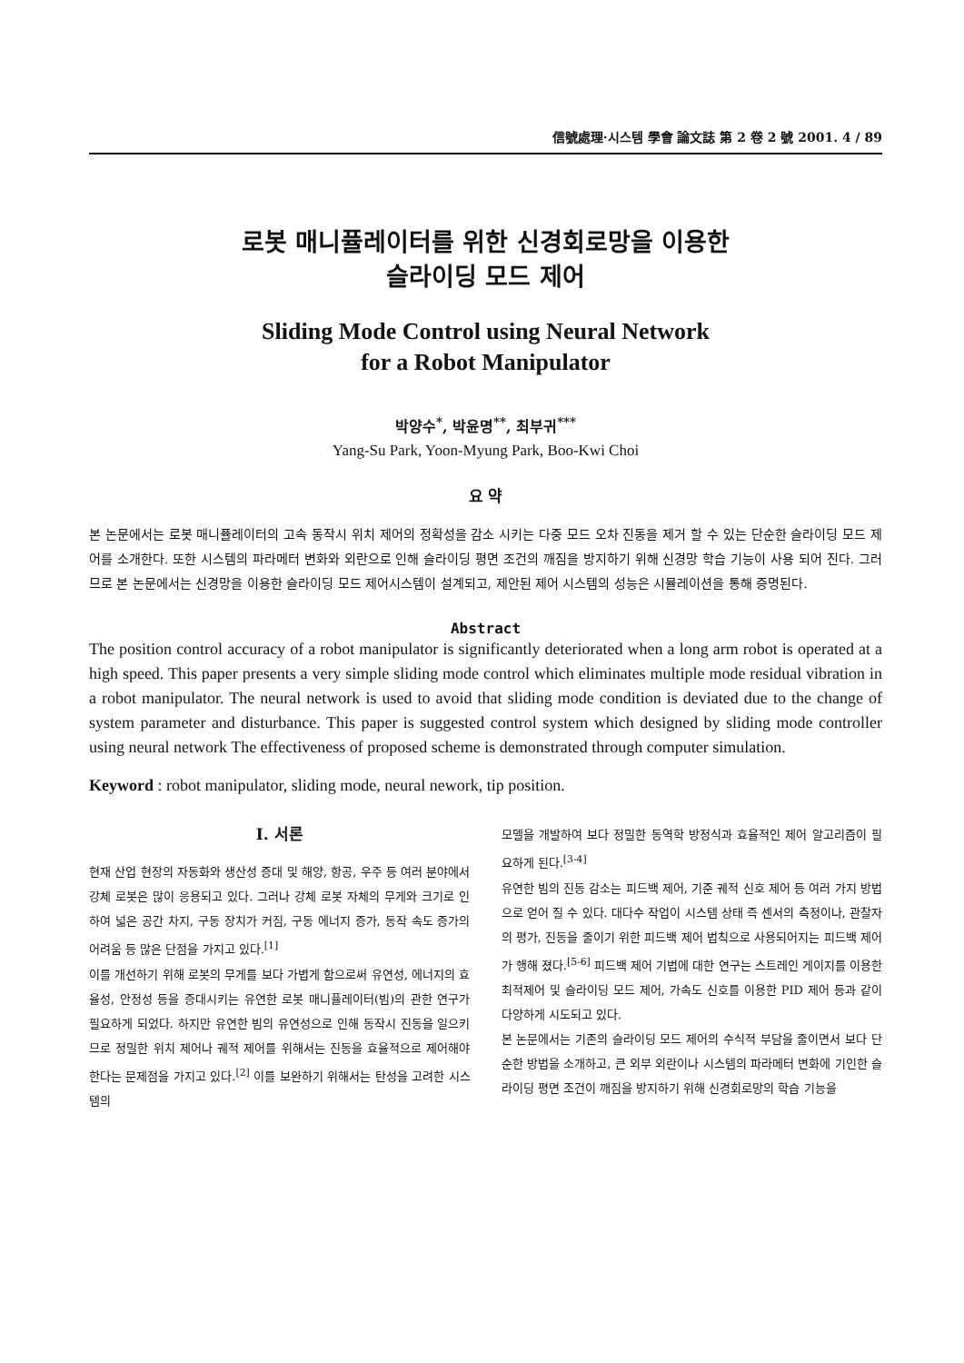信號處理·시스템 學會 論文誌 第 2 卷 2 號 2001. 4 / 89
로봇 매니퓰레이터를 위한 신경회로망을 이용한
슬라이딩 모드 제어
Sliding Mode Control using Neural Network
for a Robot Manipulator
박양수<sup>*</sup>, 박윤명<sup>**</sup>, 최부귀<sup>***</sup>
Yang-Su Park, Yoon-Myung Park, Boo-Kwi Choi
요 약
본 논문에서는 로봇 매니퓰레이터의 고속 동작시 위치 제어의 정확성을 감소 시키는 다중 모드 오차 진동을 제거 할 수 있는 단순한 슬라이딩 모드 제어를 소개한다. 또한 시스템의 파라메터 변화와 외란으로 인해 슬라이딩 평면 조건의 깨짐을 방지하기 위해 신경망 학습 기능이 사용 되어 진다. 그러므로 본 논문에서는 신경망을 이용한 슬라이딩 모드 제어시스템이 설계되고, 제안된 제어 시스템의 성능은 시뮬레이션을 통해 증명된다.
Abstract
The position control accuracy of a robot manipulator is significantly deteriorated when a long arm robot is operated at a high speed. This paper presents a very simple sliding mode control which eliminates multiple mode residual vibration in a robot manipulator. The neural network is used to avoid that sliding mode condition is deviated due to the change of system parameter and disturbance. This paper is suggested control system which designed by sliding mode controller using neural network The effectiveness of proposed scheme is demonstrated through computer simulation.
Keyword : robot manipulator, sliding mode, neural nework, tip position.
Ⅰ. 서론
현재 산업 현장의 자동화와 생산성 증대 및 해양, 항공, 우주 등 여러 분야에서 강체 로봇은 많이 응용되고 있다. 그러나 강체 로봇 자체의 무게와 크기로 인하여 넓은 공간 차지, 구동 장치가 커짐, 구동 에너지 증가, 동작 속도 증가의 어려움 등 많은 단점을 가지고 있다.<sup>[1]</sup>
이를 개선하기 위해 로봇의 무게를 보다 가볍게 함으로써 유연성, 에너지의 효율성, 안정성 등을 증대시키는 유연한 로봇 매니퓰레이터(빔)의 관한 연구가 필요하게 되었다. 하지만 유연한 빔의 유연성으로 인해 동작시 진동을 일으키므로 정밀한 위치 제어나 궤적 제어를 위해서는 진동을 효율적으로 제어해야 한다는 문제점을 가지고 있다.<sup>[2]</sup> 이를 보완하기 위해서는 탄성을 고려한 시스템의
모델을 개발하여 보다 정밀한 동역학 방정식과 효율적인 제어 알고리즘이 필요하게 된다.<sup>[3-4]</sup>
유연한 빔의 진동 감소는 피드백 제어, 기준 궤적 신호 제어 등 여러 가지 방법으로 얻어 질 수 있다. 대다수 작업이 시스템 상태 즉 센서의 측정이나, 관찰자의 평가, 진동을 줄이기 위한 피드백 제어 법칙으로 사용되어지는 피드백 제어가 행해 졌다.<sup>[5-6]</sup> 피드백 제어 기법에 대한 연구는 스트레인 게이지를 이용한 최적제어 및 슬라이딩 모드 제어, 가속도 신호를 이용한 PID 제어 등과 같이 다양하게 시도되고 있다.
본 논문에서는 기존의 슬라이딩 모드 제어의 수식적 부담을 줄이면서 보다 단순한 방법을 소개하고, 큰 외부 외란이나 시스템의 파라메터 변화에 기인한 슬라이딩 평면 조건이 깨짐을 방지하기 위해 신경회로망의 학습 기능을